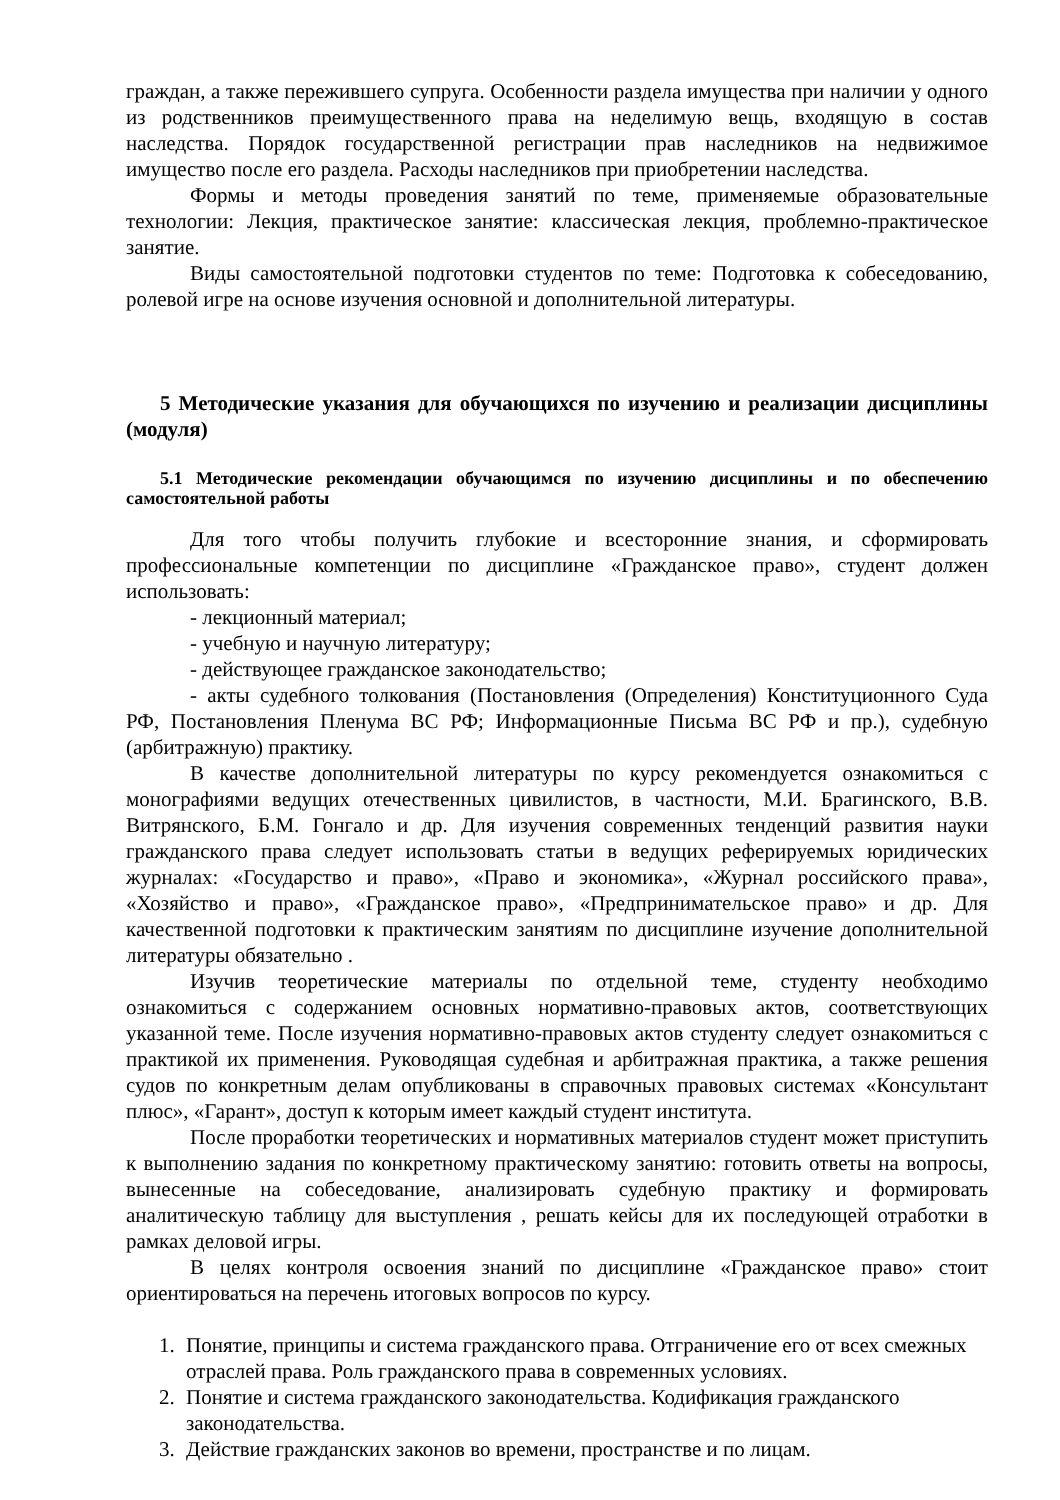граждан, а также пережившего супруга. Особенности раздела имущества при наличии у одного из родственников преимущественного права на неделимую вещь, входящую в состав наследства. Порядок государственной регистрации прав наследников на недвижимое имущество после его раздела. Расходы наследников при приобретении наследства.
Формы и методы проведения занятий по теме, применяемые образовательные технологии: Лекция, практическое занятие: классическая лекция, проблемно-практическое занятие.
Виды самостоятельной подготовки студентов по теме: Подготовка к собеседованию, ролевой игре на основе изучения основной и дополнительной литературы.
5 Методические указания для обучающихся по изучению и реализации дисциплины (модуля)
5.1 Методические рекомендации обучающимся по изучению дисциплины и по обеспечению самостоятельной работы
Для того чтобы получить глубокие и всесторонние знания, и сформировать профессиональные компетенции по дисциплине «Гражданское право», студент должен использовать:
- лекционный материал;
- учебную и научную литературу;
- действующее гражданское законодательство;
- акты судебного толкования (Постановления (Определения) Конституционного Суда РФ, Постановления Пленума ВС РФ; Информационные Письма ВС РФ и пр.), судебную (арбитражную) практику.
В качестве дополнительной литературы по курсу рекомендуется ознакомиться с монографиями ведущих отечественных цивилистов, в частности, М.И. Брагинского, В.В. Витрянского, Б.М. Гонгало и др. Для изучения современных тенденций развития науки гражданского права следует использовать статьи в ведущих реферируемых юридических журналах: «Государство и право», «Право и экономика», «Журнал российского права», «Хозяйство и право», «Гражданское право», «Предпринимательское право» и др. Для качественной подготовки к практическим занятиям по дисциплине изучение дополнительной литературы обязательно .
Изучив теоретические материалы по отдельной теме, студенту необходимо ознакомиться с содержанием основных нормативно-правовых актов, соответствующих указанной теме. После изучения нормативно-правовых актов студенту следует ознакомиться с практикой их применения. Руководящая судебная и арбитражная практика, а также решения судов по конкретным делам опубликованы в справочных правовых системах «Консультант плюс», «Гарант», доступ к которым имеет каждый студент института.
После проработки теоретических и нормативных материалов студент может приступить к выполнению задания по конкретному практическому занятию: готовить ответы на вопросы, вынесенные на собеседование, анализировать судебную практику и формировать аналитическую таблицу для выступления , решать кейсы для их последующей отработки в рамках деловой игры.
В целях контроля освоения знаний по дисциплине «Гражданское право» стоит ориентироваться на перечень итоговых вопросов по курсу.
1. Понятие, принципы и система гражданского права. Отграничение его от всех смежных отраслей права. Роль гражданского права в современных условиях.
2. Понятие и система гражданского законодательства. Кодификация гражданского законодательства.
3. Действие гражданских законов во времени, пространстве и по лицам.